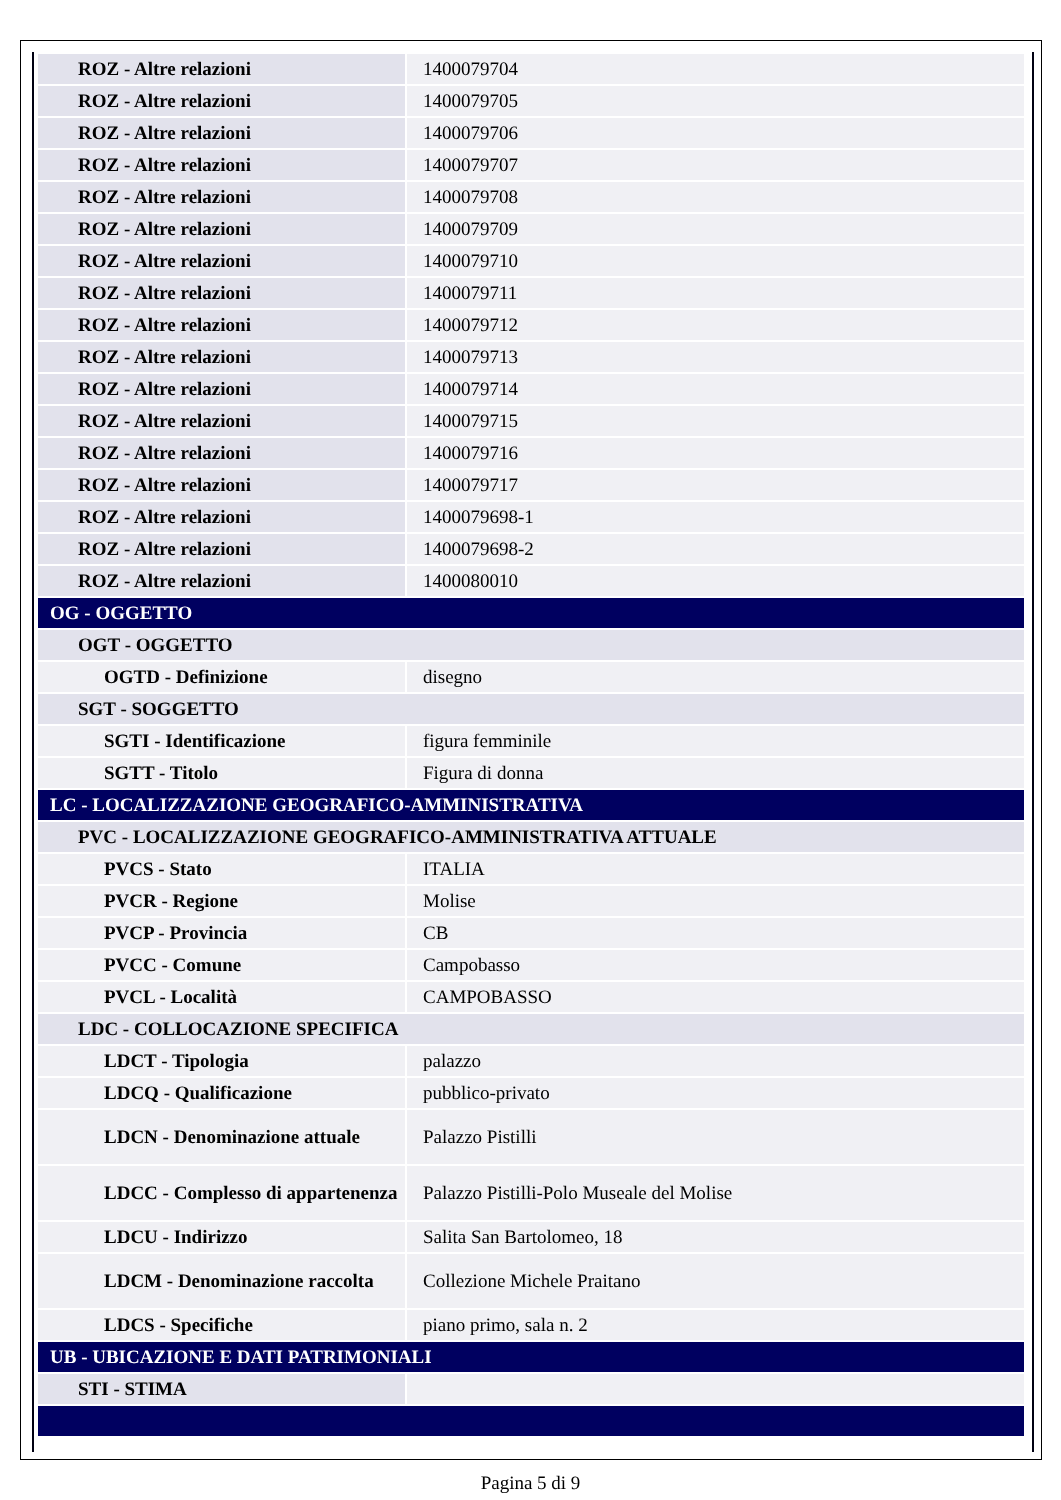| ROZ - Altre relazioni | 1400079704 |
| ROZ - Altre relazioni | 1400079705 |
| ROZ - Altre relazioni | 1400079706 |
| ROZ - Altre relazioni | 1400079707 |
| ROZ - Altre relazioni | 1400079708 |
| ROZ - Altre relazioni | 1400079709 |
| ROZ - Altre relazioni | 1400079710 |
| ROZ - Altre relazioni | 1400079711 |
| ROZ - Altre relazioni | 1400079712 |
| ROZ - Altre relazioni | 1400079713 |
| ROZ - Altre relazioni | 1400079714 |
| ROZ - Altre relazioni | 1400079715 |
| ROZ - Altre relazioni | 1400079716 |
| ROZ - Altre relazioni | 1400079717 |
| ROZ - Altre relazioni | 1400079698-1 |
| ROZ - Altre relazioni | 1400079698-2 |
| ROZ - Altre relazioni | 1400080010 |
| OG - OGGETTO | |
| OGT - OGGETTO | |
| OGTD - Definizione | disegno |
| SGT - SOGGETTO | |
| SGTI - Identificazione | figura femminile |
| SGTT - Titolo | Figura di donna |
| LC - LOCALIZZAZIONE GEOGRAFICO-AMMINISTRATIVA | |
| PVC - LOCALIZZAZIONE GEOGRAFICO-AMMINISTRATIVA ATTUALE | |
| PVCS - Stato | ITALIA |
| PVCR - Regione | Molise |
| PVCP - Provincia | CB |
| PVCC - Comune | Campobasso |
| PVCL - Località | CAMPOBASSO |
| LDC - COLLOCAZIONE SPECIFICA | |
| LDCT - Tipologia | palazzo |
| LDCQ - Qualificazione | pubblico-privato |
| LDCN - Denominazione attuale | Palazzo Pistilli |
| LDCC - Complesso di appartenenza | Palazzo Pistilli-Polo Museale del Molise |
| LDCU - Indirizzo | Salita San Bartolomeo, 18 |
| LDCM - Denominazione raccolta | Collezione Michele Praitano |
| LDCS - Specifiche | piano primo, sala n. 2 |
| UB - UBICAZIONE E DATI PATRIMONIALI | |
| STI - STIMA | |
Pagina 5 di 9